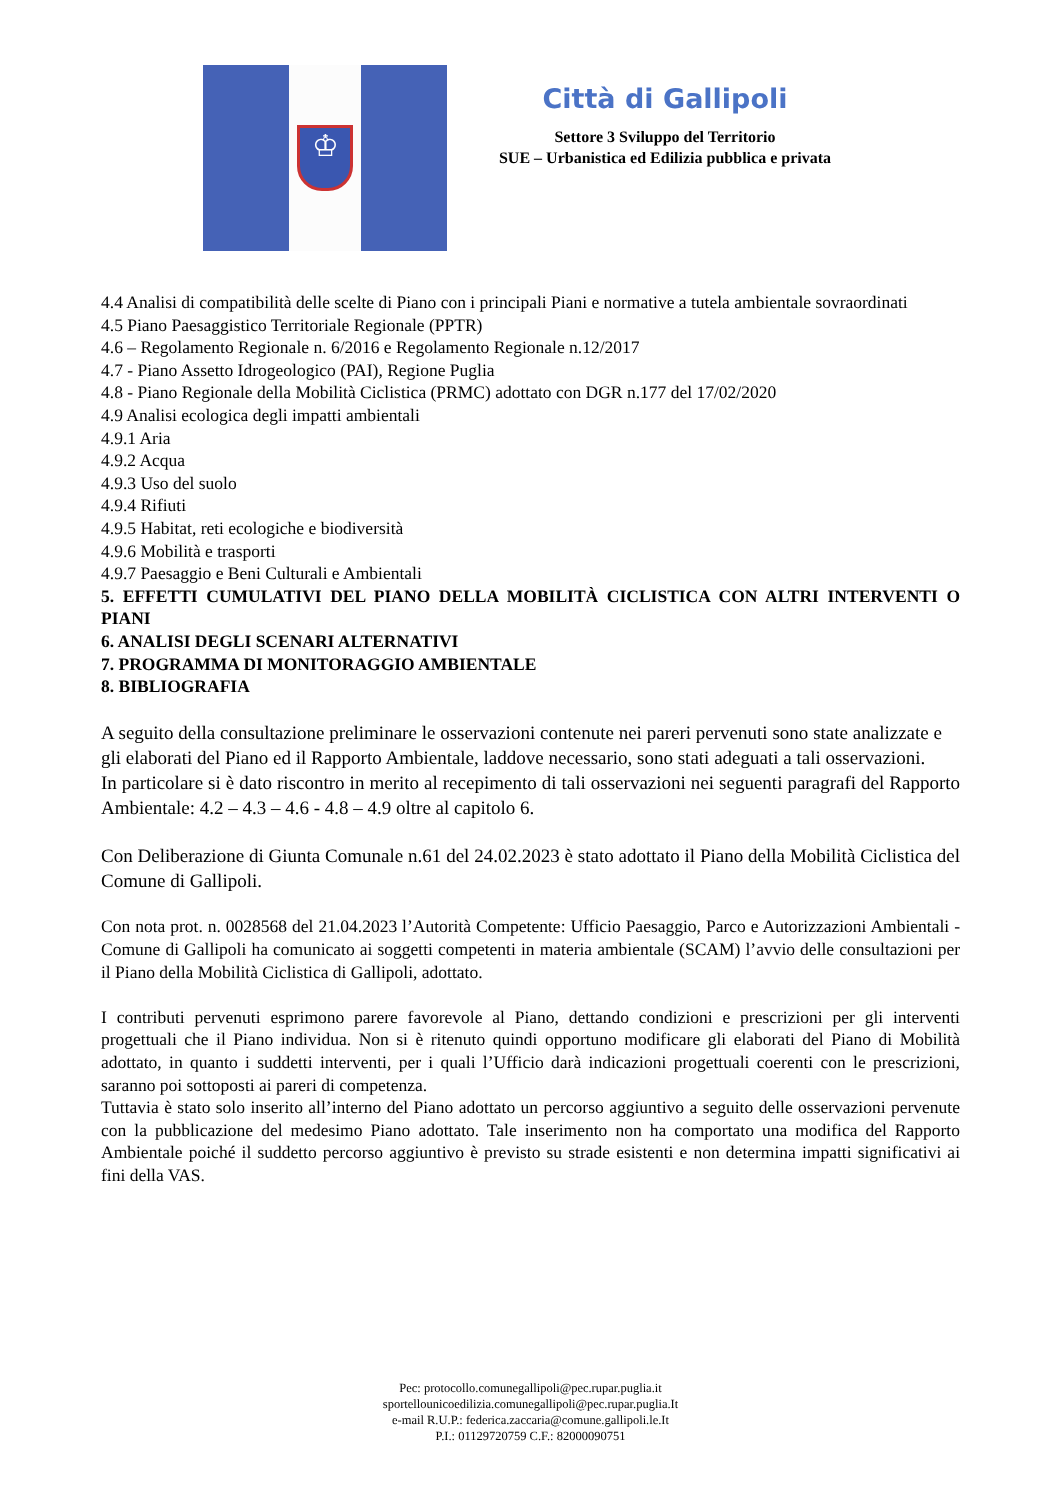♔
Città di Gallipoli
Settore 3 Sviluppo del Territorio
SUE – Urbanistica ed Edilizia pubblica e privata
4.4 Analisi di compatibilità delle scelte di Piano con i principali Piani e normative a tutela ambientale sovraordinati
4.5 Piano Paesaggistico Territoriale Regionale (PPTR)
4.6 – Regolamento Regionale n. 6/2016 e Regolamento Regionale n.12/2017
4.7 - Piano Assetto Idrogeologico (PAI), Regione Puglia
4.8 - Piano Regionale della Mobilità Ciclistica (PRMC) adottato con DGR n.177 del 17/02/2020
4.9 Analisi ecologica degli impatti ambientali
4.9.1 Aria
4.9.2 Acqua
4.9.3 Uso del suolo
4.9.4 Rifiuti
4.9.5 Habitat, reti ecologiche e biodiversità
4.9.6 Mobilità e trasporti
4.9.7 Paesaggio e Beni Culturali e Ambientali
5. EFFETTI CUMULATIVI DEL PIANO DELLA MOBILITÀ CICLISTICA CON ALTRI INTERVENTI O PIANI
6. ANALISI DEGLI SCENARI ALTERNATIVI
7. PROGRAMMA DI MONITORAGGIO AMBIENTALE
8. BIBLIOGRAFIA
A seguito della consultazione preliminare le osservazioni contenute nei pareri pervenuti sono state analizzate e gli elaborati del Piano ed il Rapporto Ambientale, laddove necessario, sono stati adeguati a tali osservazioni.
In particolare si è dato riscontro in merito al recepimento di tali osservazioni nei seguenti paragrafi del Rapporto Ambientale: 4.2 – 4.3 – 4.6 - 4.8 – 4.9 oltre al capitolo 6.
Con Deliberazione di Giunta Comunale n.61 del 24.02.2023 è stato adottato il Piano della Mobilità Ciclistica del Comune di Gallipoli.
Con nota prot. n. 0028568 del 21.04.2023 l’Autorità Competente: Ufficio Paesaggio, Parco e Autorizzazioni Ambientali - Comune di Gallipoli ha comunicato ai soggetti competenti in materia ambientale (SCAM) l’avvio delle consultazioni per il Piano della Mobilità Ciclistica di Gallipoli, adottato.
I contributi pervenuti esprimono parere favorevole al Piano, dettando condizioni e prescrizioni per gli interventi progettuali che il Piano individua. Non si è ritenuto quindi opportuno modificare gli elaborati del Piano di Mobilità adottato, in quanto i suddetti interventi, per i quali l’Ufficio darà indicazioni progettuali coerenti con le prescrizioni, saranno poi sottoposti ai pareri di competenza.
Tuttavia è stato solo inserito all’interno del Piano adottato un percorso aggiuntivo a seguito delle osservazioni pervenute con la pubblicazione del medesimo Piano adottato. Tale inserimento non ha comportato una modifica del Rapporto Ambientale poiché il suddetto percorso aggiuntivo è previsto su strade esistenti e non determina impatti significativi ai fini della VAS.
Pec: protocollo.comunegallipoli@pec.rupar.puglia.it
sportellounicoedilizia.comunegallipoli@pec.rupar.puglia.It
e-mail R.U.P.: federica.zaccaria@comune.gallipoli.le.It
P.I.: 01129720759 C.F.: 82000090751